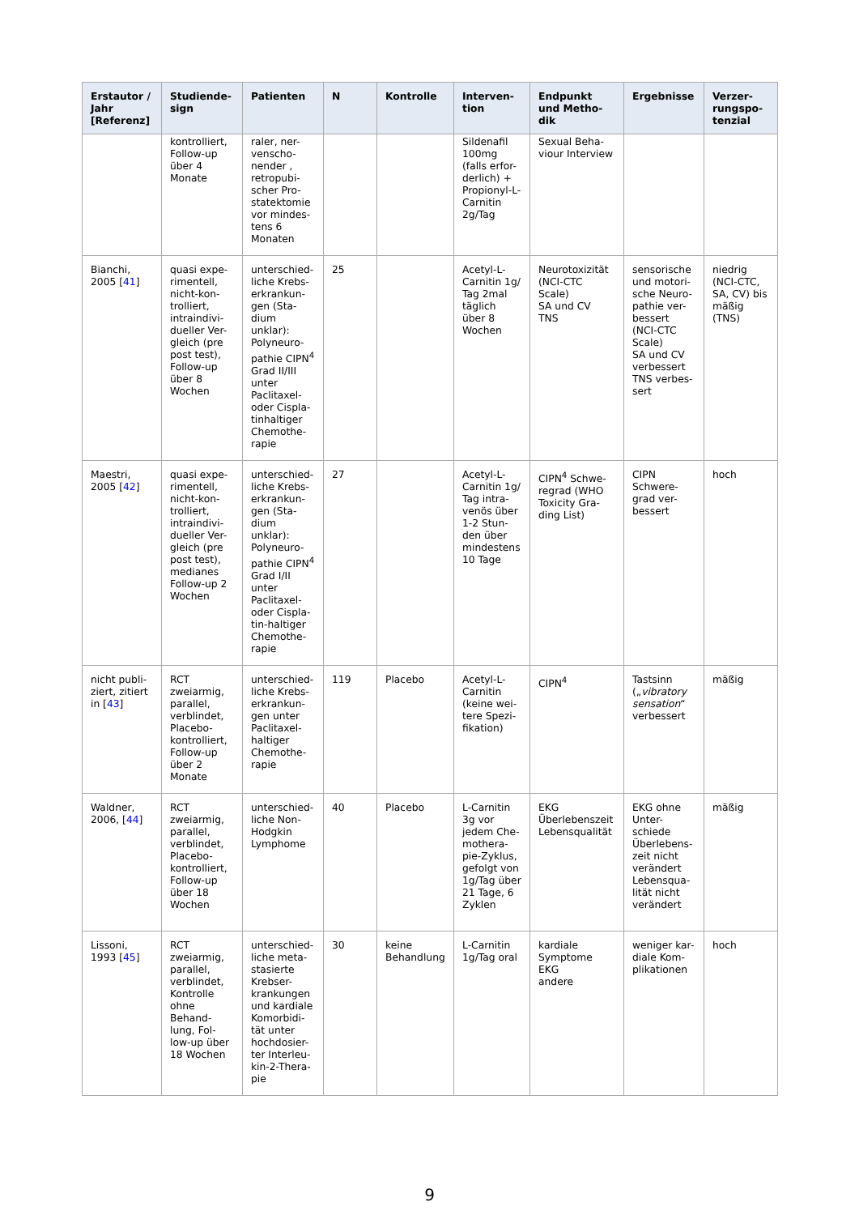| Erstautor / Jahr [Referenz] | Studiende-sign | Patienten | N | Kontrolle | Interven-tion | Endpunkt und Metho-dik | Ergebnisse | Verzer-rungspo-tenzial |
| --- | --- | --- | --- | --- | --- | --- | --- | --- |
| | kontrolliert, Follow-up über 4 Monate | raler, ner-venscho-nender , retropubi-scher Pro-statektomie vor mindes-tens 6 Monaten | | | Sildenafil 100mg (falls erfor-derlich) + Propionyl-L-Carnitin 2g/Tag | Sexual Beha-viour Interview | | |
| Bianchi, 2005 [ 41 ] | quasi expe-rimentell, nicht-kon-trolliert, intraindivi-dueller Ver-gleich (pre post test), Follow-up über 8 Wochen | unterschied-liche Krebs-erkrankun-gen (Sta-dium unklar): Polyneuro-pathie CIPN<sup>4</sup> Grad II/III unter Paclitaxel- oder Cispla-tinhaltiger Chemothe-rapie | 25 | | Acetyl-L-Carnitin 1g/ Tag 2mal täglich über 8 Wochen | Neurotoxizität (NCI-CTC Scale) SA und CV TNS | sensorische und motori-sche Neuro-pathie ver-bessert (NCI-CTC Scale) SA und CV verbessert TNS verbes-sert | niedrig (NCI-CTC, SA, CV) bis mäßig (TNS) |
| Maestri, 2005 [ 42 ] | quasi expe-rimentell, nicht-kon-trolliert, intraindivi-dueller Ver-gleich (pre post test), medianes Follow-up 2 Wochen | unterschied-liche Krebs-erkrankun-gen (Sta-dium unklar): Polyneuro-pathie CIPN<sup>4</sup> Grad I/II unter Paclitaxel- oder Cispla-tin-haltiger Chemothe-rapie | 27 | | Acetyl-L-Carnitin 1g/ Tag intra-venös über 1-2 Stun-den über mindestens 10 Tage | CIPN<sup>4</sup> Schwe-regrad (WHO Toxicity Gra-ding List) | CIPN Schwere-grad ver-bessert | hoch |
| nicht publi-ziert, zitiert in [ 43 ] | RCT zweiarmig, parallel, verblindet, Placebo-kontrolliert, Follow-up über 2 Monate | unterschied-liche Krebs-erkrankun-gen unter Paclitaxel-haltiger Chemothe-rapie | 119 | Placebo | Acetyl-L-Carnitin (keine wei-tere Spezi-fikation) | CIPN<sup>4</sup> | Tastsinn („ vibratory sensation “ verbessert | mäßig |
| Waldner, 2006, [ 44 ] | RCT zweiarmig, parallel, verblindet, Placebo-kontrolliert, Follow-up über 18 Wochen | unterschied-liche Non-Hodgkin Lymphome | 40 | Placebo | L-Carnitin 3g vor jedem Che-mothera-pie-Zyklus, gefolgt von 1g/Tag über 21 Tage, 6 Zyklen | EKG Überlebenszeit Lebensqualität | EKG ohne Unter-schiede Überlebens-zeit nicht verändert Lebensqua-lität nicht verändert | mäßig |
| Lissoni, 1993 [ 45 ] | RCT zweiarmig, parallel, verblindet, Kontrolle ohne Behand-lung, Fol-low-up über 18 Wochen | unterschied-liche meta-stasierte Krebser-krankungen und kardiale Komorbidi-tät unter hochdosier-ter Interleu-kin-2-Thera-pie | 30 | keine Behandlung | L-Carnitin 1g/Tag oral | kardiale Symptome EKG andere | weniger kar-diale Kom-plikationen | hoch |
9